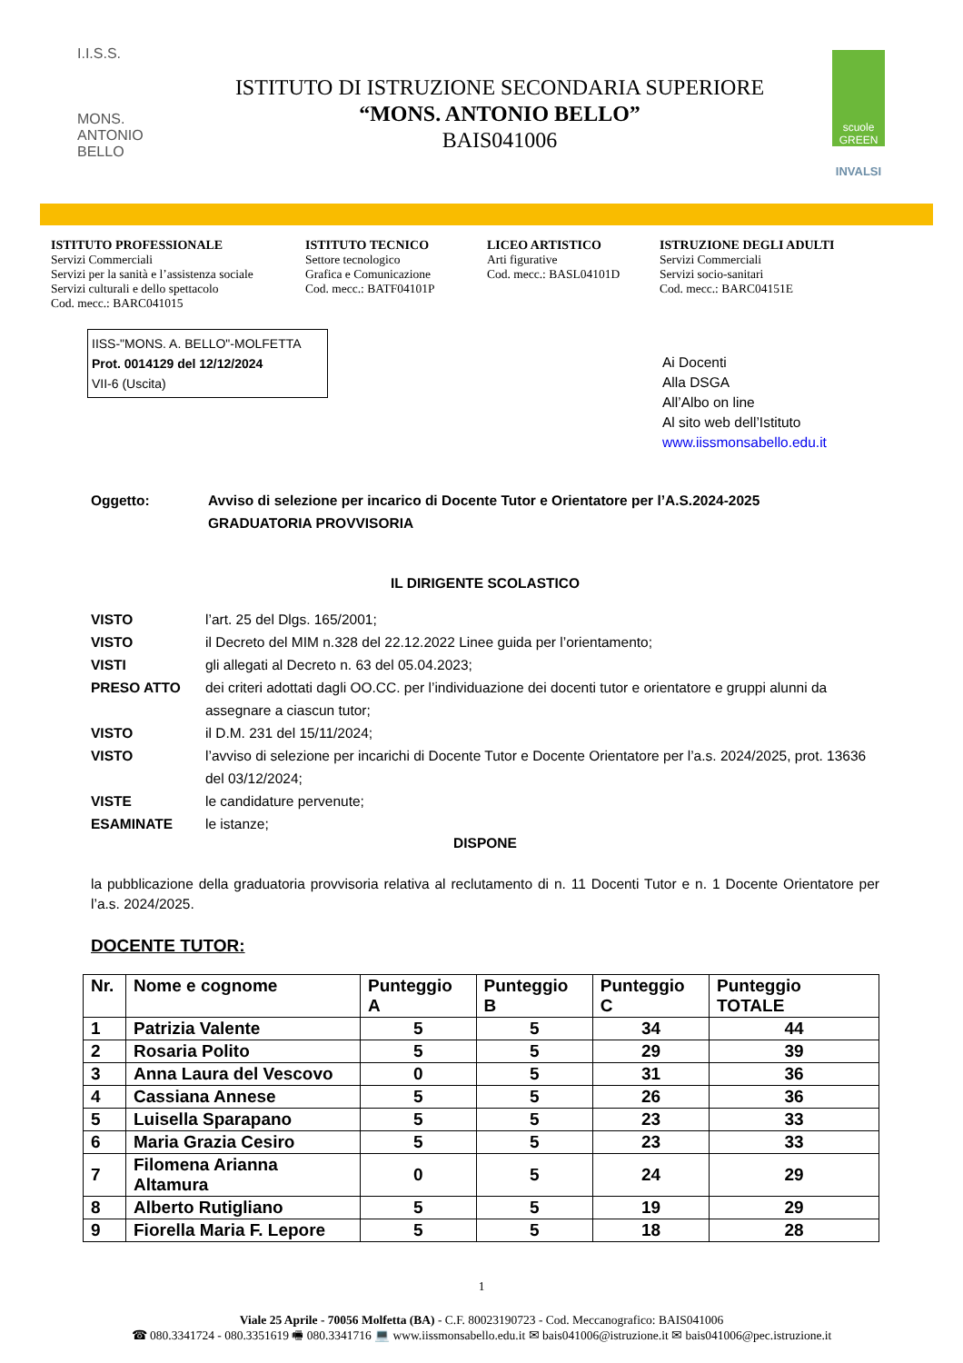I.I.S.S.
MONS.
ANTONIO BELLO
ISTITUTO DI ISTRUZIONE SECONDARIA SUPERIORE
“MONS. ANTONIO BELLO”
BAIS041006
scuole GREEN
INVALSI
ISTITUTO PROFESSIONALE
Servizi Commerciali
Servizi per la sanità e l’assistenza sociale
Servizi culturali e dello spettacolo
Cod. mecc.: BARC041015
ISTITUTO TECNICO
Settore tecnologico
Grafica e Comunicazione
Cod. mecc.: BATF04101P
LICEO ARTISTICO
Arti figurative
Cod. mecc.: BASL04101D
ISTRUZIONE DEGLI ADULTI
Servizi Commerciali
Servizi socio-sanitari
Cod. mecc.: BARC04151E
IISS-"MONS. A. BELLO"-MOLFETTA
Prot. 0014129 del 12/12/2024
VII-6 (Uscita)
Ai Docenti
Alla DSGA
All’Albo on line
Al sito web dell’Istituto
www.iissmonsabello.edu.it
Oggetto: Avviso di selezione per incarico di Docente Tutor e Orientatore per l’A.S.2024-2025
GRADUATORIA PROVVISORIA
IL DIRIGENTE SCOLASTICO
VISTO l’art. 25 del Dlgs. 165/2001;
VISTO il Decreto del MIM n.328 del 22.12.2022 Linee guida per l’orientamento;
VISTI gli allegati al Decreto n. 63 del 05.04.2023;
PRESO ATTO dei criteri adottati dagli OO.CC. per l’individuazione dei docenti tutor e orientatore e gruppi alunni da assegnare a ciascun tutor;
VISTO il D.M. 231 del 15/11/2024;
VISTO l’avviso di selezione per incarichi di Docente Tutor e Docente Orientatore per l’a.s. 2024/2025, prot. 13636 del 03/12/2024;
VISTE le candidature pervenute;
ESAMINATE le istanze;
DISPONE
la pubblicazione della graduatoria provvisoria relativa al reclutamento di n. 11 Docenti Tutor e n. 1 Docente Orientatore per l’a.s. 2024/2025.
DOCENTE TUTOR:
| Nr. | Nome e cognome | Punteggio A | Punteggio B | Punteggio C | Punteggio TOTALE |
| --- | --- | --- | --- | --- | --- |
| 1 | Patrizia Valente | 5 | 5 | 34 | 44 |
| 2 | Rosaria Polito | 5 | 5 | 29 | 39 |
| 3 | Anna Laura del Vescovo | 0 | 5 | 31 | 36 |
| 4 | Cassiana Annese | 5 | 5 | 26 | 36 |
| 5 | Luisella Sparapano | 5 | 5 | 23 | 33 |
| 6 | Maria Grazia Cesiro | 5 | 5 | 23 | 33 |
| 7 | Filomena Arianna Altamura | 0 | 5 | 24 | 29 |
| 8 | Alberto Rutigliano | 5 | 5 | 19 | 29 |
| 9 | Fiorella Maria F. Lepore | 5 | 5 | 18 | 28 |
1
Viale 25 Aprile - 70056 Molfetta (BA) - C.F. 80023190723 - Cod. Meccanografico: BAIS041006
☎ 080.3341724 - 080.3351619 🖷 080.3341716 💻 www.iissmonsabello.edu.it ✉ bais041006@istruzione.it ✉ bais041006@pec.istruzione.it